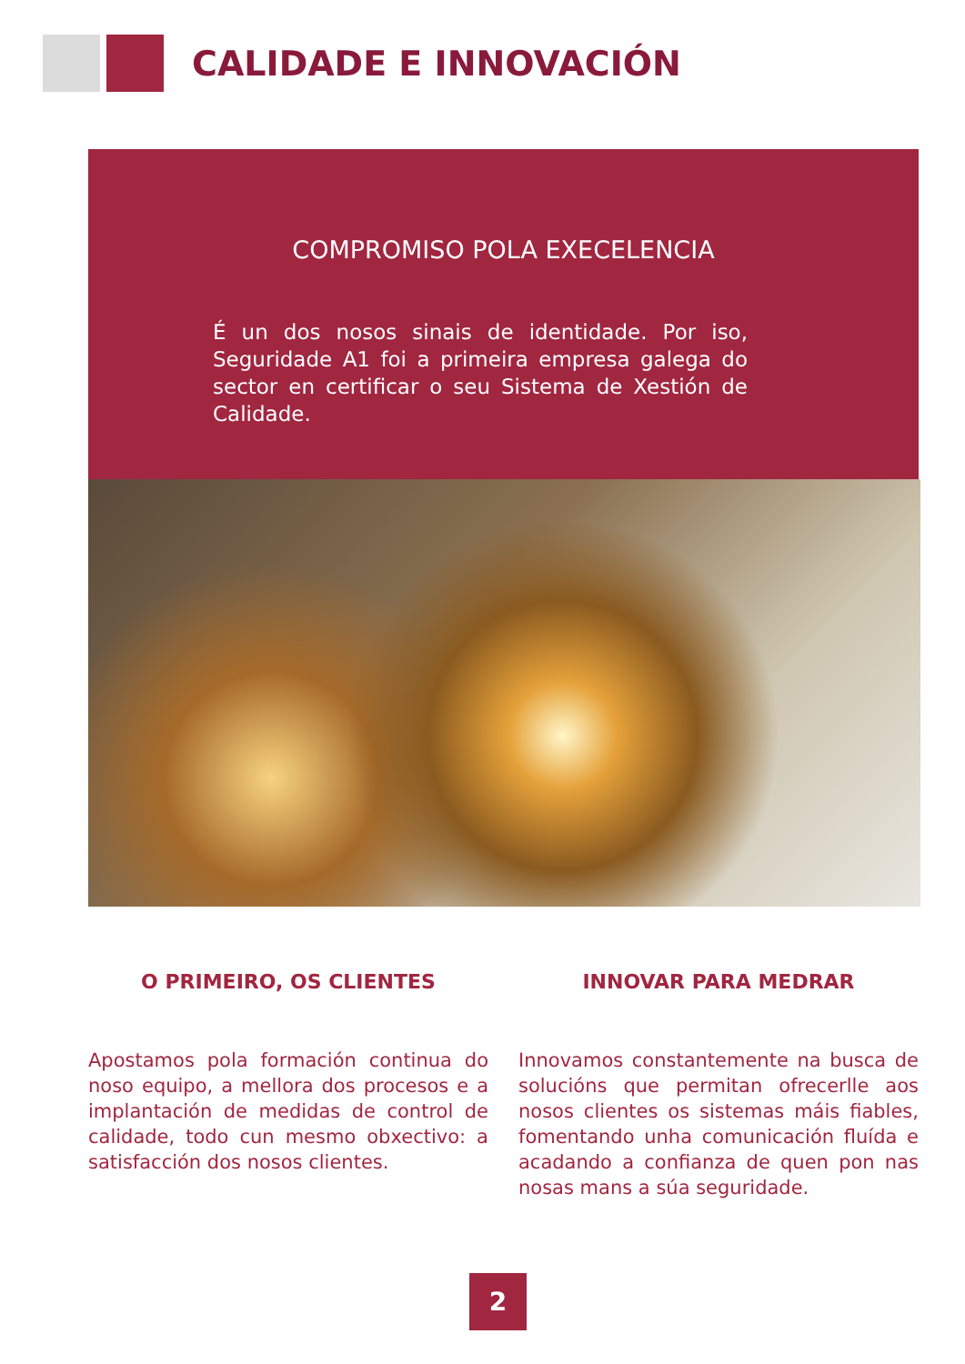CALIDADE E INNOVACIÓN
COMPROMISO POLA EXECELENCIA
É un dos nosos sinais de identidade. Por iso, Seguridade A1 foi a primeira empresa galega do sector en certificar o seu Sistema de Xestión de Calidade.
O PRIMEIRO, OS CLIENTES
Apostamos pola formación continua do noso equipo, a mellora dos procesos e a implantación de medidas de control de calidade, todo cun mesmo obxectivo: a satisfacción dos nosos clientes.
INNOVAR PARA MEDRAR
Innovamos constantemente na busca de solucións que permitan ofrecerlle aos nosos clientes os sistemas máis fiables, fomentando unha comunicación fluída e acadando a confianza de quen pon nas nosas mans a súa seguridade.
2